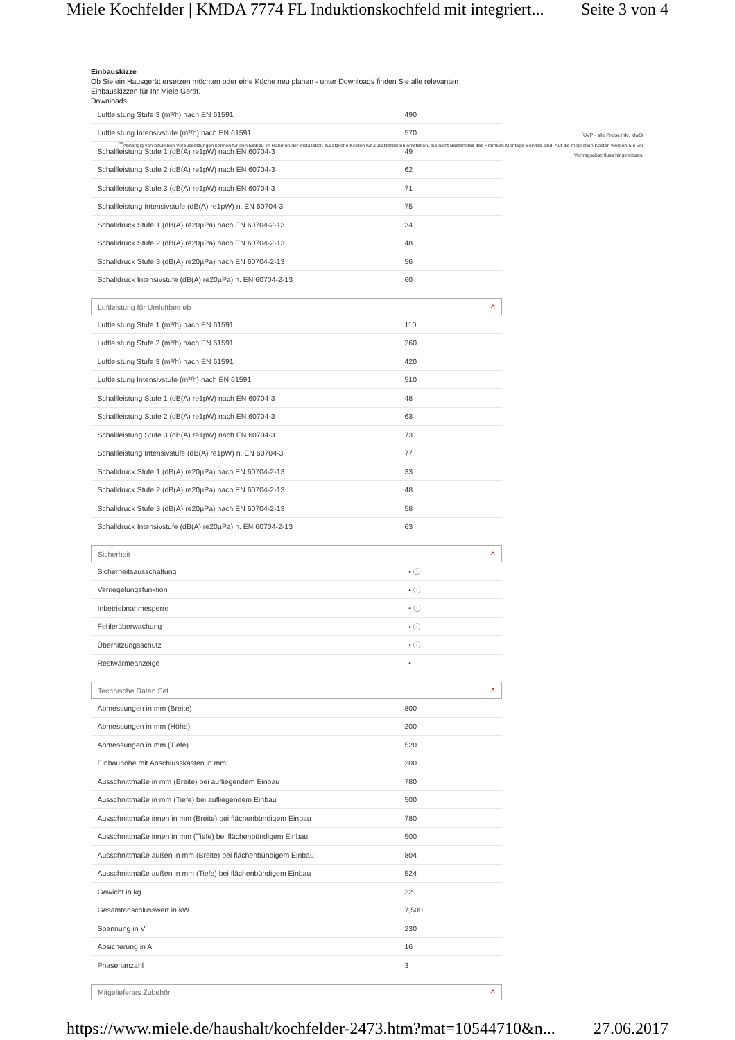Miele Kochfelder | KMDA 7774 FL Induktionskochfeld mit integriert... Seite 3 von 4
<sup>*</sup> UVP - alle Preise inkl. MwSt
<sup>***</sup> Abhängig von baulichen Voraussetzungen können für den Einbau im Rahmen der Installation zusätzliche Kosten für Zusatzarbeiten entstehen, die nicht Bestandteil des Premium Montage-Service sind. Auf die möglichen Kosten werden Sie vor Vertragsabschluss hingewiesen.
Einbauskizze
Ob Sie ein Hausgerät ersetzen möchten oder eine Küche neu planen - unter Downloads finden Sie alle relevanten Einbauskizzen für Ihr Miele Gerät.
Downloads
| Luftleistung Stufe 3 (m³/h) nach EN 61591 | 490 |
| Luftleistung Intensivstufe (m³/h) nach EN 61591 | 570 |
| Schallleistung Stufe 1 (dB(A) re1pW) nach EN 60704-3 | 49 |
| Schallleistung Stufe 2 (dB(A) re1pW) nach EN 60704-3 | 62 |
| Schallleistung Stufe 3 (dB(A) re1pW) nach EN 60704-3 | 71 |
| Schallleistung Intensivstufe (dB(A) re1pW) n. EN 60704-3 | 75 |
| Schalldruck Stufe 1 (dB(A) re20µPa) nach EN 60704-2-13 | 34 |
| Schalldruck Stufe 2 (dB(A) re20µPa) nach EN 60704-2-13 | 48 |
| Schalldruck Stufe 3 (dB(A) re20µPa) nach EN 60704-2-13 | 56 |
| Schalldruck Intensivstufe (dB(A) re20µPa) n. EN 60704-2-13 | 60 |
| Luftleistung für Umluftbetrieb ^ | |
| Luftleistung Stufe 1 (m³/h) nach EN 61591 | 110 |
| Luftleistung Stufe 2 (m³/h) nach EN 61591 | 260 |
| Luftleistung Stufe 3 (m³/h) nach EN 61591 | 420 |
| Luftleistung Intensivstufe (m³/h) nach EN 61591 | 510 |
| Schallleistung Stufe 1 (dB(A) re1pW) nach EN 60704-3 | 48 |
| Schallleistung Stufe 2 (dB(A) re1pW) nach EN 60704-3 | 63 |
| Schallleistung Stufe 3 (dB(A) re1pW) nach EN 60704-3 | 73 |
| Schallleistung Intensivstufe (dB(A) re1pW) n. EN 60704-3 | 77 |
| Schalldruck Stufe 1 (dB(A) re20µPa) nach EN 60704-2-13 | 33 |
| Schalldruck Stufe 2 (dB(A) re20µPa) nach EN 60704-2-13 | 48 |
| Schalldruck Stufe 3 (dB(A) re20µPa) nach EN 60704-2-13 | 58 |
| Schalldruck Intensivstufe (dB(A) re20µPa) n. EN 60704-2-13 | 63 |
| Sicherheit ^ | |
| Sicherheitsausschaltung | • ⓘ |
| Verriegelungsfunktion | • ⓘ |
| Inbetriebnahmesperre | • ⓘ |
| Fehlerüberwachung | • ⓘ |
| Überhitzungsschutz | • ⓘ |
| Restwärmeanzeige | • |
| Technische Daten Set ^ | |
| Abmessungen in mm (Breite) | 800 |
| Abmessungen in mm (Höhe) | 200 |
| Abmessungen in mm (Tiefe) | 520 |
| Einbauhöhe mit Anschlusskasten in mm | 200 |
| Ausschnittmaße in mm (Breite) bei aufliegendem Einbau | 780 |
| Ausschnittmaße in mm (Tiefe) bei aufliegendem Einbau | 500 |
| Ausschnittmaße innen in mm (Breite) bei flächenbündigem Einbau | 780 |
| Ausschnittmaße innen in mm (Tiefe) bei flächenbündigem Einbau | 500 |
| Ausschnittmaße außen in mm (Breite) bei flächenbündigem Einbau | 804 |
| Ausschnittmaße außen in mm (Tiefe) bei flächenbündigem Einbau | 524 |
| Gewicht in kg | 22 |
| Gesamtanschlusswert in kW | 7,500 |
| Spannung in V | 230 |
| Absicherung in A | 16 |
| Phasenanzahl | 3 |
| Mitgeliefertes Zubehör ^ | |
https://www.miele.de/haushalt/kochfelder-2473.htm?mat=10544710&n... 27.06.2017